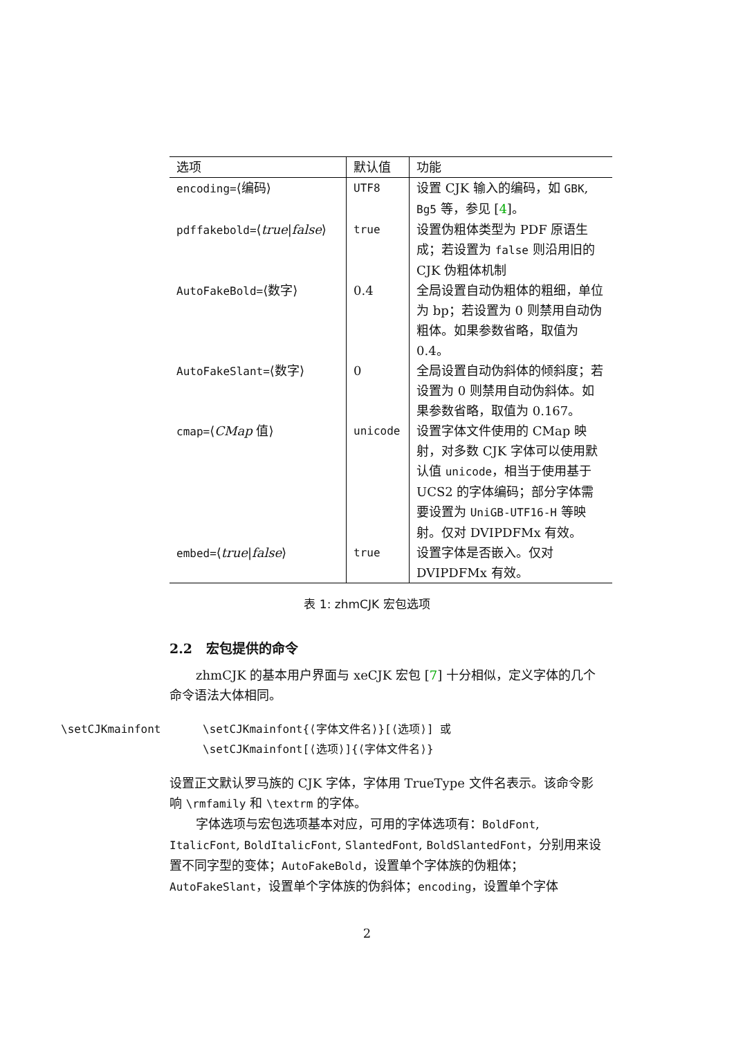| 选项 | 默认值 | 功能 |
| --- | --- | --- |
| encoding= ⟨编码⟩ | UTF8 | 设置 CJK 输入的编码，如 GBK , Bg5 等，参见 [ 4 ]。 |
| pdffakebold= ⟨ true / false ⟩ | true | 设置伪粗体类型为 PDF 原语生成；若设置为 false 则沿用旧的 CJK 伪粗体机制 |
| AutoFakeBold= ⟨数字⟩ | 0.4 | 全局设置自动伪粗体的粗细，单位为 bp；若设置为 0 则禁用自动伪粗体。如果参数省略，取值为 0.4。 |
| AutoFakeSlant= ⟨数字⟩ | 0 | 全局设置自动伪斜体的倾斜度；若设置为 0 则禁用自动伪斜体。如果参数省略，取值为 0.167。 |
| cmap= ⟨ CMap 值⟩ | unicode | 设置字体文件使用的 CMap 映射，对多数 CJK 字体可以使用默认值 unicode ，相当于使用基于 UCS2 的字体编码；部分字体需要设置为 UniGB-UTF16-H 等映射。仅对 DVIPDFMx 有效。 |
| embed= ⟨ true / false ⟩ | true | 设置字体是否嵌入。仅对 DVIPDFMx 有效。 |
表 1: zhmCJK 宏包选项
2.2 宏包提供的命令
zhmCJK 的基本用户界面与 xeCJK 宏包 [7] 十分相似，定义字体的几个命令语法大体相同。
\setCJKmainfont \setCJKmainfont{⟨字体文件名⟩}[⟨选项⟩] 或
\setCJKmainfont[⟨选项⟩]{⟨字体文件名⟩}
设置正文默认罗马族的 CJK 字体，字体用 TrueType 文件名表示。该命令影响 \rmfamily 和 \textrm 的字体。
字体选项与宏包选项基本对应，可用的字体选项有：BoldFont, ItalicFont, BoldItalicFont, SlantedFont, BoldSlantedFont，分别用来设置不同字型的变体；AutoFakeBold，设置单个字体族的伪粗体；AutoFakeSlant，设置单个字体族的伪斜体；encoding，设置单个字体
2